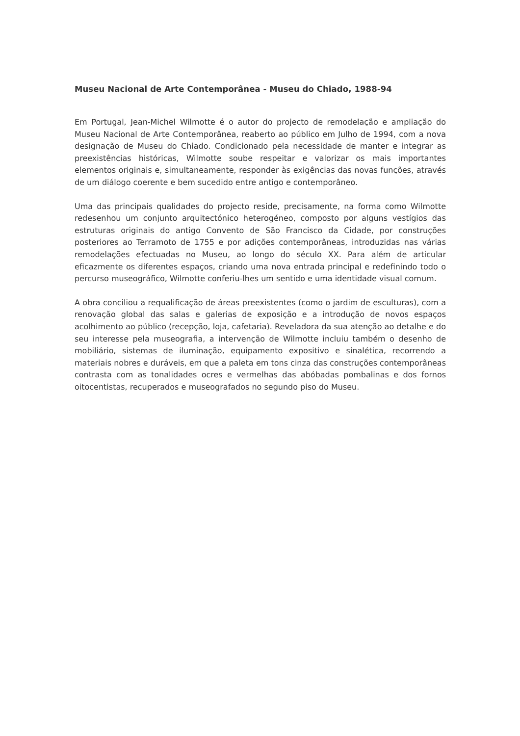Museu Nacional de Arte Contemporânea - Museu do Chiado, 1988-94
Em Portugal, Jean-Michel Wilmotte é o autor do projecto de remodelação e ampliação do Museu Nacional de Arte Contemporânea, reaberto ao público em Julho de 1994, com a nova designação de Museu do Chiado. Condicionado pela necessidade de manter e integrar as preexistências históricas, Wilmotte soube respeitar e valorizar os mais importantes elementos originais e, simultaneamente, responder às exigências das novas funções, através de um diálogo coerente e bem sucedido entre antigo e contemporâneo.
Uma das principais qualidades do projecto reside, precisamente, na forma como Wilmotte redesenhou um conjunto arquitectónico heterogéneo, composto por alguns vestígios das estruturas originais do antigo Convento de São Francisco da Cidade, por construções posteriores ao Terramoto de 1755 e por adições contemporâneas, introduzidas nas várias remodelações efectuadas no Museu, ao longo do século XX. Para além de articular eficazmente os diferentes espaços, criando uma nova entrada principal e redefinindo todo o percurso museográfico, Wilmotte conferiu-lhes um sentido e uma identidade visual comum.
A obra conciliou a requalificação de áreas preexistentes (como o jardim de esculturas), com a renovação global das salas e galerias de exposição e a introdução de novos espaços acolhimento ao público (recepção, loja, cafetaria). Reveladora da sua atenção ao detalhe e do seu interesse pela museografia, a intervenção de Wilmotte incluiu também o desenho de mobiliário, sistemas de iluminação, equipamento expositivo e sinalética, recorrendo a materiais nobres e duráveis, em que a paleta em tons cinza das construções contemporâneas contrasta com as tonalidades ocres e vermelhas das abóbadas pombalinas e dos fornos oitocentistas, recuperados e museografados no segundo piso do Museu.